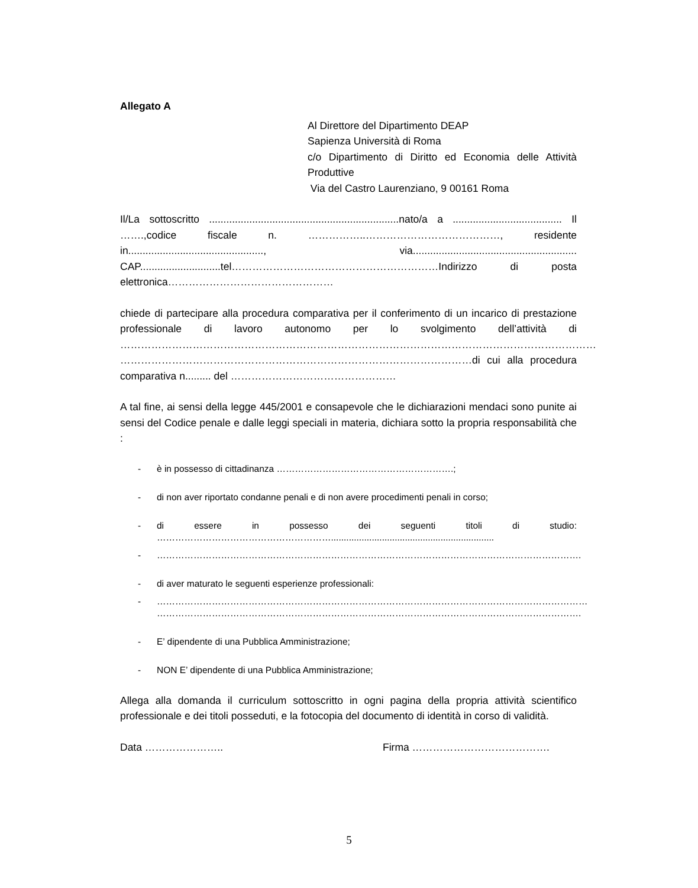Allegato A
Al Direttore del Dipartimento DEAP
Sapienza Università di Roma
c/o Dipartimento di Diritto ed Economia delle Attività Produttive
Via del Castro Laurenziano, 9 00161 Roma
Il/La sottoscritto ..................................................................nato/a a ...................................... Il …….,codice fiscale n. ……………..…………………………………, residente in..............................................., via......................................................... CAP............................tel……………………………………………………Indirizzo di posta elettronica…………………………………………
chiede di partecipare alla procedura comparativa per il conferimento di un incarico di prestazione professionale di lavoro autonomo per lo svolgimento dell’attività di ………………………………………………………………………………………………………………………… …………………………………………………………………………………………di cui alla procedura comparativa n......... del …………………………………………
A tal fine, ai sensi della legge 445/2001 e consapevole che le dichiarazioni mendaci sono punite ai sensi del Codice penale e dalle leggi speciali in materia, dichiara sotto la propria responsabilità che :
- è in possesso di cittadinanza ………………………………………………….;
- di non aver riportato condanne penali e di non avere procedimenti penali in corso;
- di essere in possesso dei seguenti titoli di studio: …………………………………………………................................................................
- ………………………………………………………………………………………………………………………….
- di aver maturato le seguenti esperienze professionali:
- ……………………………………………………………………………………………………………………………
………………………………………………………………………………………………………………………….
- E’ dipendente di una Pubblica Amministrazione;
- NON E’ dipendente di una Pubblica Amministrazione;
Allega alla domanda il curriculum sottoscritto in ogni pagina della propria attività scientifico professionale e dei titoli posseduti, e la fotocopia del documento di identità in corso di validità.
Data ………………….. Firma ………………………………….
5